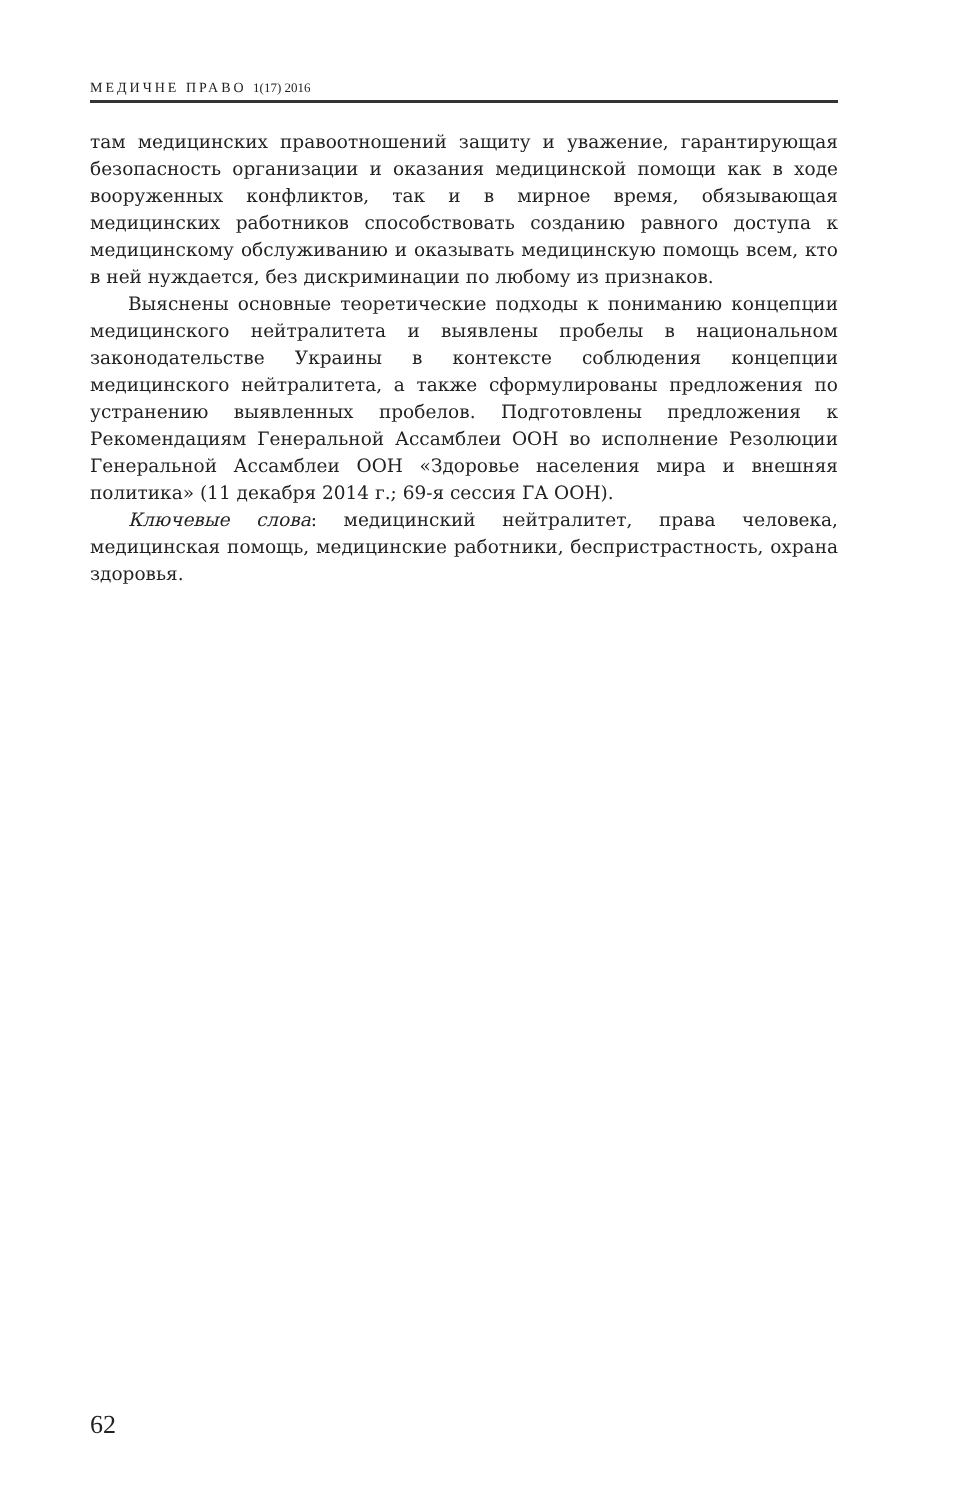МЕДИЧНЕ ПРАВО 1(17) 2016
там медицинских правоотношений защиту и уважение, гарантирующая безопасность организации и оказания медицинской помощи как в ходе вооруженных конфликтов, так и в мирное время, обязывающая медицинских работников способствовать созданию равного доступа к медицинскому обслуживанию и оказывать медицинскую помощь всем, кто в ней нуждается, без дискриминации по любому из признаков.
Выяснены основные теоретические подходы к пониманию концепции медицинского нейтралитета и выявлены пробелы в национальном законодательстве Украины в контексте соблюдения концепции медицинского нейтралитета, а также сформулированы предложения по устранению выявленных пробелов. Подготовлены предложения к Рекомендациям Генеральной Ассамблеи ООН во исполнение Резолюции Генеральной Ассамблеи ООН «Здоровье населения мира и внешняя политика» (11 декабря 2014 г.; 69-я сессия ГА ООН).
Ключевые слова: медицинский нейтралитет, права человека, медицинская помощь, медицинские работники, беспристрастность, охрана здоровья.
62